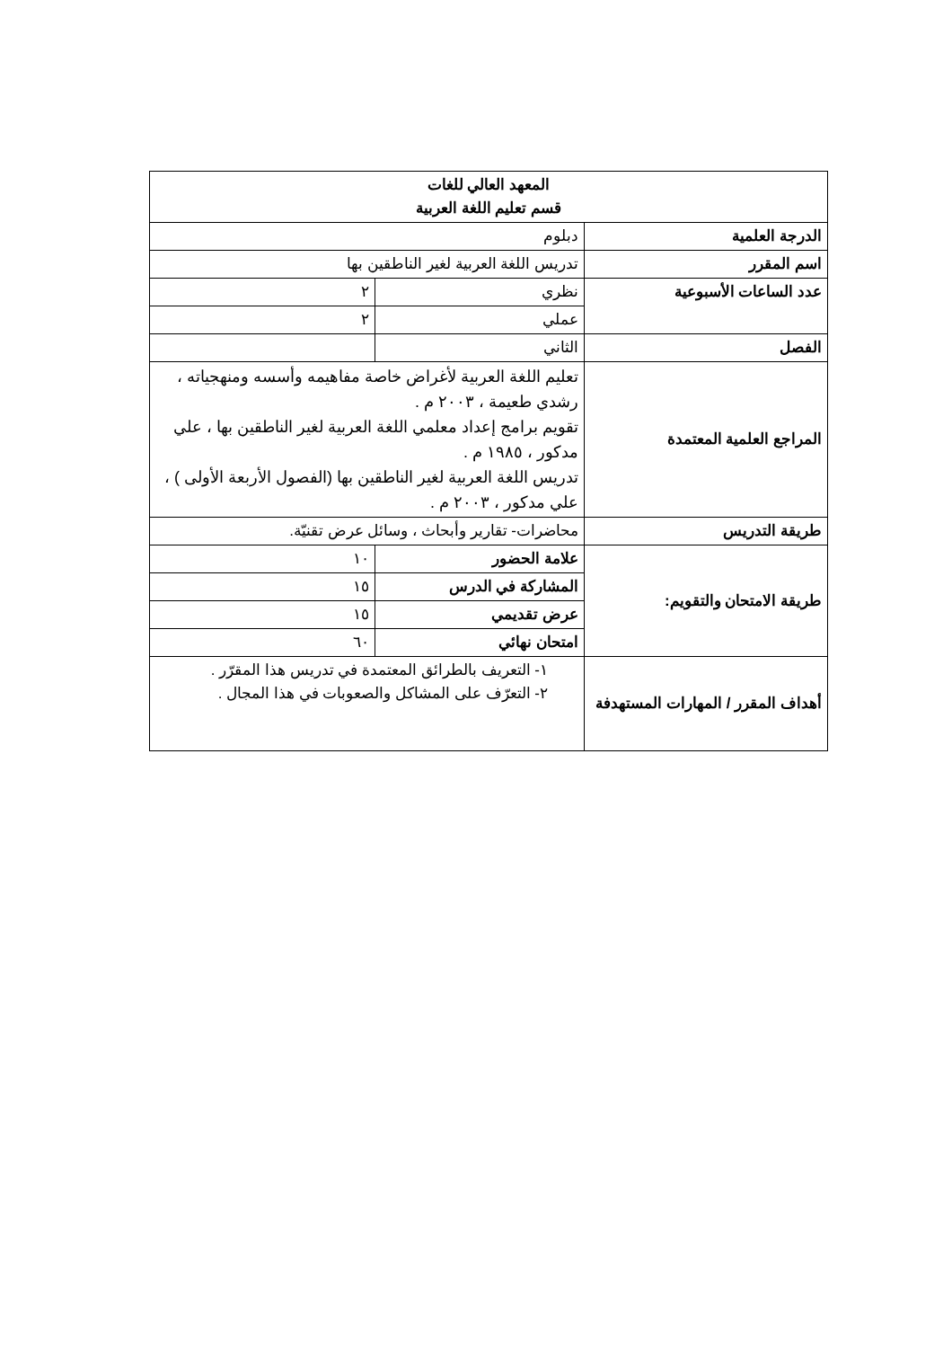| المعهد العالي للغات قسم تعليم اللغة العربية | | |
| الدرجة العلمية | دبلوم | |
| اسم المقرر | تدريس اللغة العربية لغير الناطقين بها | |
| عدد الساعات الأسبوعية | نظري | ٢ |
| | عملي | ٢ |
| الفصل | الثاني | |
| المراجع العلمية المعتمدة | تعليم اللغة العربية لأغراض خاصة مفاهيمه وأسسه ومنهجياته ، رشدي طعيمة ، ٢٠٠٣ م . تقويم برامج إعداد معلمي اللغة العربية لغير الناطقين بها ، علي مدكور ، ١٩٨٥ م . تدريس اللغة العربية لغير الناطقين بها (الفصول الأربعة الأولى ) ، علي مدكور ، ٢٠٠٣ م . | |
| طريقة التدريس | محاضرات- تقارير وأبحاث ، وسائل عرض تقنيّة. | |
| طريقة الامتحان والتقويم: | علامة الحضور | ١٠ |
| | المشاركة في الدرس | ١٥ |
| | عرض تقديمي | ١٥ |
| | امتحان نهائي | ٦٠ |
| أهداف المقرر / المهارات المستهدفة | ١- التعريف بالطرائق المعتمدة في تدريس هذا المقرّر . ٢- التعرّف على المشاكل والصعوبات في هذا المجال . | |